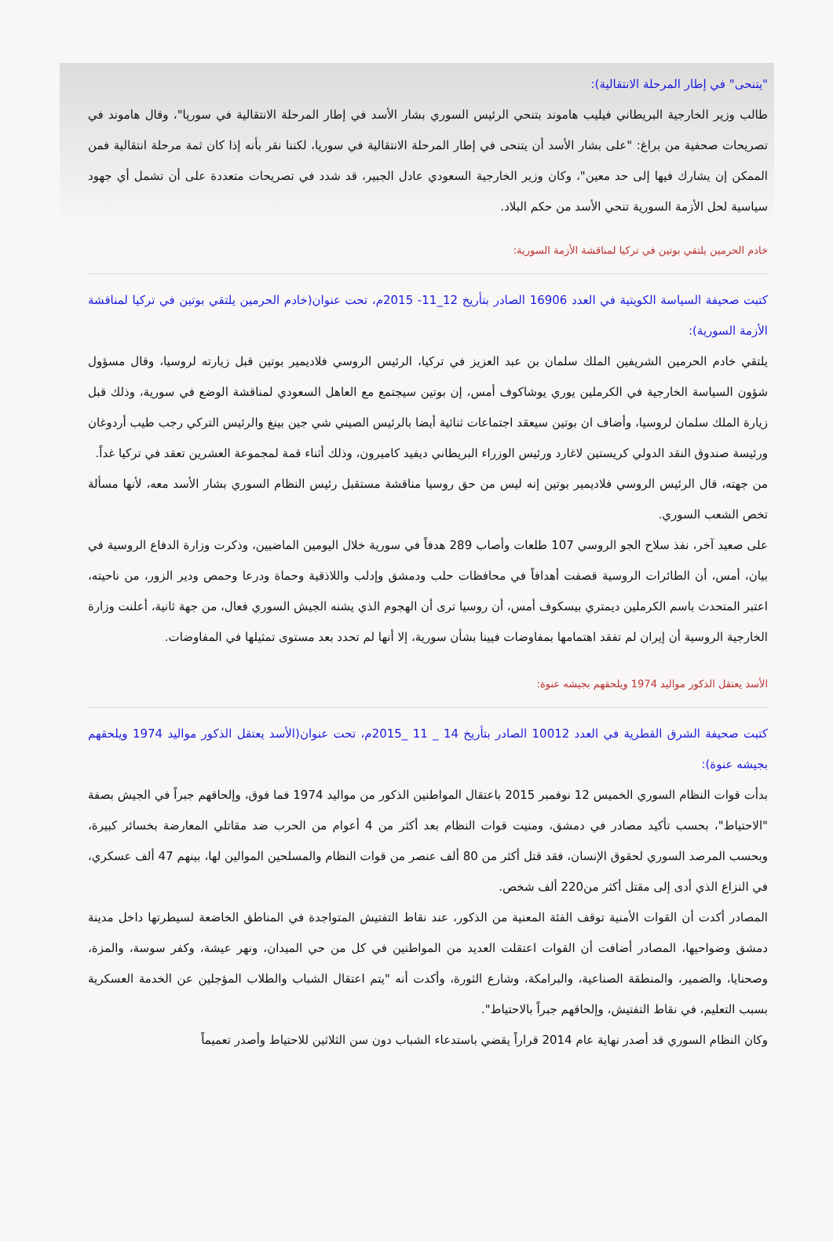"يتنحى" في إطار المرحلة الانتقالية):
طالب وزير الخارجية البريطاني فيليب هاموند بتنحي الرئيس السوري بشار الأسد في إطار المرحلة الانتقالية في سوريا"، وقال هاموند في تصريحات صحفية من براغ: "على بشار الأسد أن يتنحى في إطار المرحلة الانتقالية في سوريا، لكننا نقر بأنه إذا كان ثمة مرحلة انتقالية فمن الممكن إن يشارك فيها إلى حد معين"، وكان وزير الخارجية السعودي عادل الجبير، قد شدد في تصريحات متعددة على أن تشمل أي جهود سياسية لحل الأزمة السورية تنحي الأسد من حكم البلاد.
خادم الحرمين يلتقي بوتين في تركيا لمناقشة الأزمة السورية:
كتبت صحيفة السياسة الكويتية في العدد 16906 الصادر بتأريخ 12_11- 2015م، تحت عنوان(خادم الحرمين يلتقي بوتين في تركيا لمناقشة الأزمة السورية):
يلتقي خادم الحرمين الشريفين الملك سلمان بن عبد العزيز في تركيا، الرئيس الروسي فلاديمير بوتين قبل زيارته لروسيا، وقال مسؤول شؤون السياسة الخارجية في الكرملين يوري يوشاكوف أمس، إن بوتين سيجتمع مع العاهل السعودي لمناقشة الوضع في سورية، وذلك قبل زيارة الملك سلمان لروسيا، وأضاف ان بوتين سيعقد اجتماعات ثنائية أيضا بالرئيس الصيني شي جين بينغ والرئيس التركي رجب طيب أردوغان ورئيسة صندوق النقد الدولي كريستين لاغارد ورئيس الوزراء البريطاني ديفيد كاميرون، وذلك أثناء قمة لمجموعة العشرين تعقد في تركيا غداً.
من جهته، قال الرئيس الروسي فلاديمير بوتين إنه ليس من حق روسيا مناقشة مستقبل رئيس النظام السوري بشار الأسد معه، لأنها مسألة تخص الشعب السوري.
على صعيد آخر، نفذ سلاح الجو الروسي 107 طلعات وأصاب 289 هدفاً في سورية خلال اليومين الماضيين، وذكرت وزارة الدفاع الروسية في بيان، أمس، أن الطائرات الروسية قصفت أهدافاً في محافظات حلب ودمشق وإدلب واللاذقية وحماة ودرعا وحمص ودير الزور، من ناحيته، اعتبر المتحدث باسم الكرملين ديمتري بيسكوف أمس، أن روسيا ترى أن الهجوم الذي يشنه الجيش السوري فعال، من جهة ثانية، أعلنت وزارة الخارجية الروسية أن إيران لم تفقد اهتمامها بمفاوضات فيينا بشأن سورية، إلا أنها لم تحدد بعد مستوى تمثيلها في المفاوضات.
الأسد يعتقل الذكور مواليد 1974 ويلحقهم بجيشه عنوة:
كتبت صحيفة الشرق القطرية في العدد 10012 الصادر بتأريخ 14 _ 11 _2015م، تحت عنوان(الأسد يعتقل الذكور مواليد 1974 ويلحقهم بجيشه عنوة):
بدأت قوات النظام السوري الخميس 12 نوفمبر 2015 باعتقال المواطنين الذكور من مواليد 1974 فما فوق، وإلحاقهم جبراً في الجيش بصفة "الاحتياط"، بحسب تأكيد مصادر في دمشق، ومنيت قوات النظام بعد أكثر من 4 أعوام من الحرب ضد مقاتلي المعارضة بخسائر كبيرة، وبحسب المرصد السوري لحقوق الإنسان، فقد قتل أكثر من 80 ألف عنصر من قوات النظام والمسلحين الموالين لها، بينهم 47 ألف عسكري، في النزاع الذي أدى إلى مقتل أكثر من220 ألف شخص.
المصادر أكدت أن القوات الأمنية توقف الفئة المعنية من الذكور، عند نقاط التفتيش المتواجدة في المناطق الخاضعة لسيطرتها داخل مدينة دمشق وضواحيها، المصادر أضافت أن القوات اعتقلت العديد من المواطنين في كل من حي الميدان، ونهر عيشة، وكفر سوسة، والمزة، وصحنايا، والضمير، والمنطقة الصناعية، والبرامكة، وشارع الثورة، وأكدت أنه "يتم اعتقال الشباب والطلاب المؤجلين عن الخدمة العسكرية بسبب التعليم، في نقاط التفتيش، وإلحاقهم جبراً بالاحتياط".
وكان النظام السوري قد أصدر نهاية عام 2014 قراراً يقضي باستدعاء الشباب دون سن الثلاثين للاحتياط وأصدر تعميماً